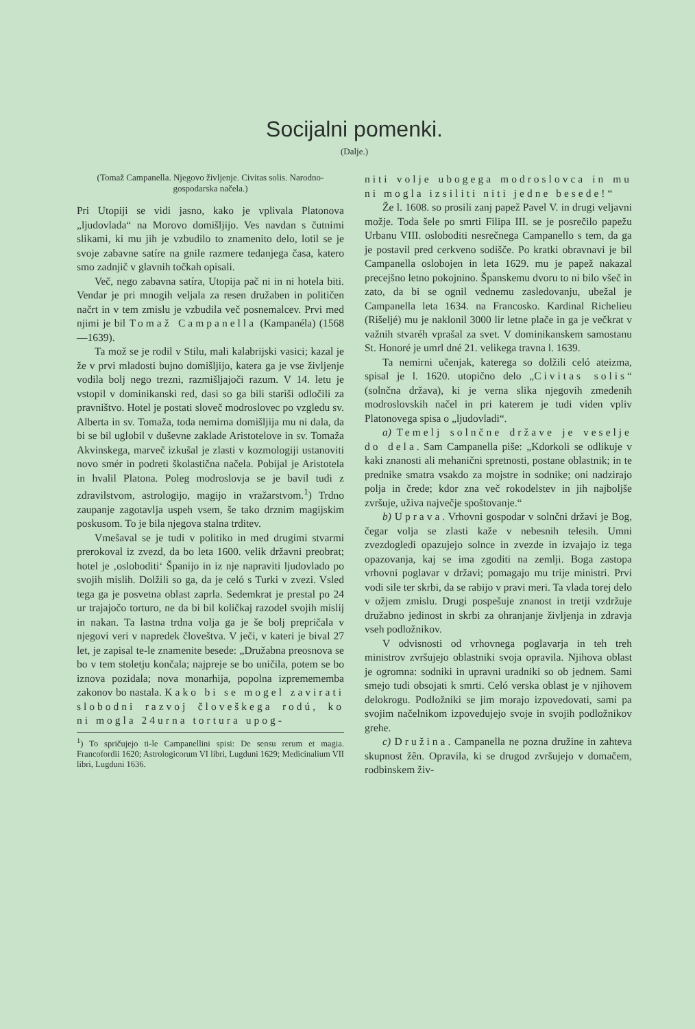Socijalni pomenki.
(Dalje.)
(Tomaž Campanella. Njegovo življenje. Civitas solis. Narodno-gospodarska načela.)
Pri Utopiji se vidi jasno, kako je vplivala Platonova „ljudovlada“ na Morovo domišljijo. Ves navdan s čutnimi slikami, ki mu jih je vzbudilo to znamenito delo, lotil se je svoje zabavne satíre na gnile razmere tedanjega časa, katero smo zadnjič v glavnih točkah opisali.
Več, nego zabavna satíra, Utopija pač ni in ni hotela biti. Vendar je pri mnogih veljala za resen družaben in političen načrt in v tem zmislu je vzbudila več posnemalcev. Prvi med njimi je bil Tomaž Campanella (Kampanéla) (1568—1639).
Ta mož se je rodil v Stilu, mali kalabrijski vasici; kazal je že v prvi mladosti bujno domišljijo, katera ga je vse življenje vodila bolj nego trezni, razmišljajoči razum. V 14. letu je vstopil v dominikanski red, dasi so ga bili starìši odločili za pravništvo. Hotel je postati sloveč modroslovec po vzgledu sv. Alberta in sv. Tomaža, toda nemirna domišljija mu ni dala, da bi se bil uglobil v duševne zaklade Aristotelove in sv. Tomaža Akvinskega, marveč izkušal je zlasti v kozmologiji ustanoviti novo smér in podreti školastična načela. Pobijal je Aristotela in hvalil Platona. Poleg modroslovja se je bavil tudi z zdravilstvom, astrologijo, magijo in vražarstvom.<sup>1</sup>) Trdno zaupanje zagotavlja uspeh vsem, še tako drznim magijskim poskusom. To je bila njegova stalna trditev.
Vmešaval se je tudi v politiko in med drugimi stvarmi prerokoval iz zvezd, da bo leta 1600. velik državni preobrat; hotel je ‚osloboditi‘ Španijo in iz nje napraviti ljudovlado po svojih mislih. Dolžili so ga, da je celó s Turki v zvezi. Vsled tega ga je posvetna oblast zaprla. Sedemkrat je prestal po 24 ur trajajočo torturo, ne da bi bil količkaj razodel svojih mislij in nakan. Ta lastna trdna volja ga je še bolj prepričala v njegovi veri v napredek človeštva. V ječi, v kateri je bival 27 let, je zapisal te-le znamenite besede: „Družabna preosnova se bo v tem stoletju končala; najpreje se bo uničila, potem se bo iznova pozidala; nova monarhija, popolna izpremememba zakonov bo nastala. Kako bi se mogel zavirati slobodni razvoj človeškega rodú, ko ni mogla 24urna tortura upog-
<sup>1</sup>) To spričujejo ti-le Campanellini spisi: De sensu rerum et magia. Francofordii 1620; Astrologicorum VI libri, Lugduni 1629; Medicinalium VII libri, Lugduni 1636.
niti volje ubogega modroslovca in mu ni mogla izsiliti niti jedne besede!“
Že l. 1608. so prosili zanj papež Pavel V. in drugi veljavni možje. Toda šele po smrti Filipa III. se je posrečilo papežu Urbanu VIII. osloboditi nesrečnega Campanello s tem, da ga je postavil pred cerkveno sodišče. Po kratki obravnavi je bil Campanella oslobojen in leta 1629. mu je papež nakazal precejšno letno pokojnino. Španskemu dvoru to ni bilo všeč in zato, da bi se ognil vednemu zasledovanju, ubežal je Campanella leta 1634. na Francosko. Kardinal Richelieu (Rišeljé) mu je naklonil 3000 lir letne plače in ga je večkrat v važnih stvaréh vprašal za svet. V dominikanskem samostanu St. Honoré je umrl dné 21. velikega travna l. 1639.
Ta nemirni učenjak, katerega so dolžili celó ateizma, spisal je l. 1620. utopično delo „Civitas solis“ (solnčna država), ki je verna slika njegovih zmedenih modroslovskih načel in pri katerem je tudi viden vpliv Platonovega spisa o „ljudovladi“.
a) Temelj solnčne države je veselje do dela. Sam Campanella piše: „Kdorkoli se odlikuje v kaki znanosti ali mehanični spretnosti, postane oblastnik; in te prednike smatra vsakdo za mojstre in sodnike; oni nadzirajo polja in črede; kdor zna več rokodelstev in jih najboljše zvršuje, uživa največje spoštovanje.“
b) Uprava. Vrhovni gospodar v solnčni državi je Bog, čegar volja se zlasti kaže v nebesnih telesih. Umni zvezdogledi opazujejo solnce in zvezde in izvajajo iz tega opazovanja, kaj se ima zgoditi na zemlji. Boga zastopa vrhovni poglavar v državi; pomagajo mu trije ministri. Prvi vodi sile ter skrbi, da se rabijo v pravi meri. Ta vlada torej delo v ožjem zmislu. Drugi pospešuje znanost in tretji vzdržuje družabno jedinost in skrbi za ohranjanje življenja in zdravja vseh podložnikov.
V odvisnosti od vrhovnega poglavarja in teh treh ministrov zvršujejo oblastniki svoja opravila. Njihova oblast je ogromna: sodniki in upravni uradniki so ob jednem. Sami smejo tudi obsojati k smrti. Celó verska oblast je v njihovem delokrogu. Podložniki se jim morajo izpovedovati, sami pa svojim načelnikom izpovedujejo svoje in svojih podložnikov grehe.
c) Družina. Campanella ne pozna družine in zahteva skupnost žên. Opravila, ki se drugod zvršujejo v domačem, rodbinskem živ-